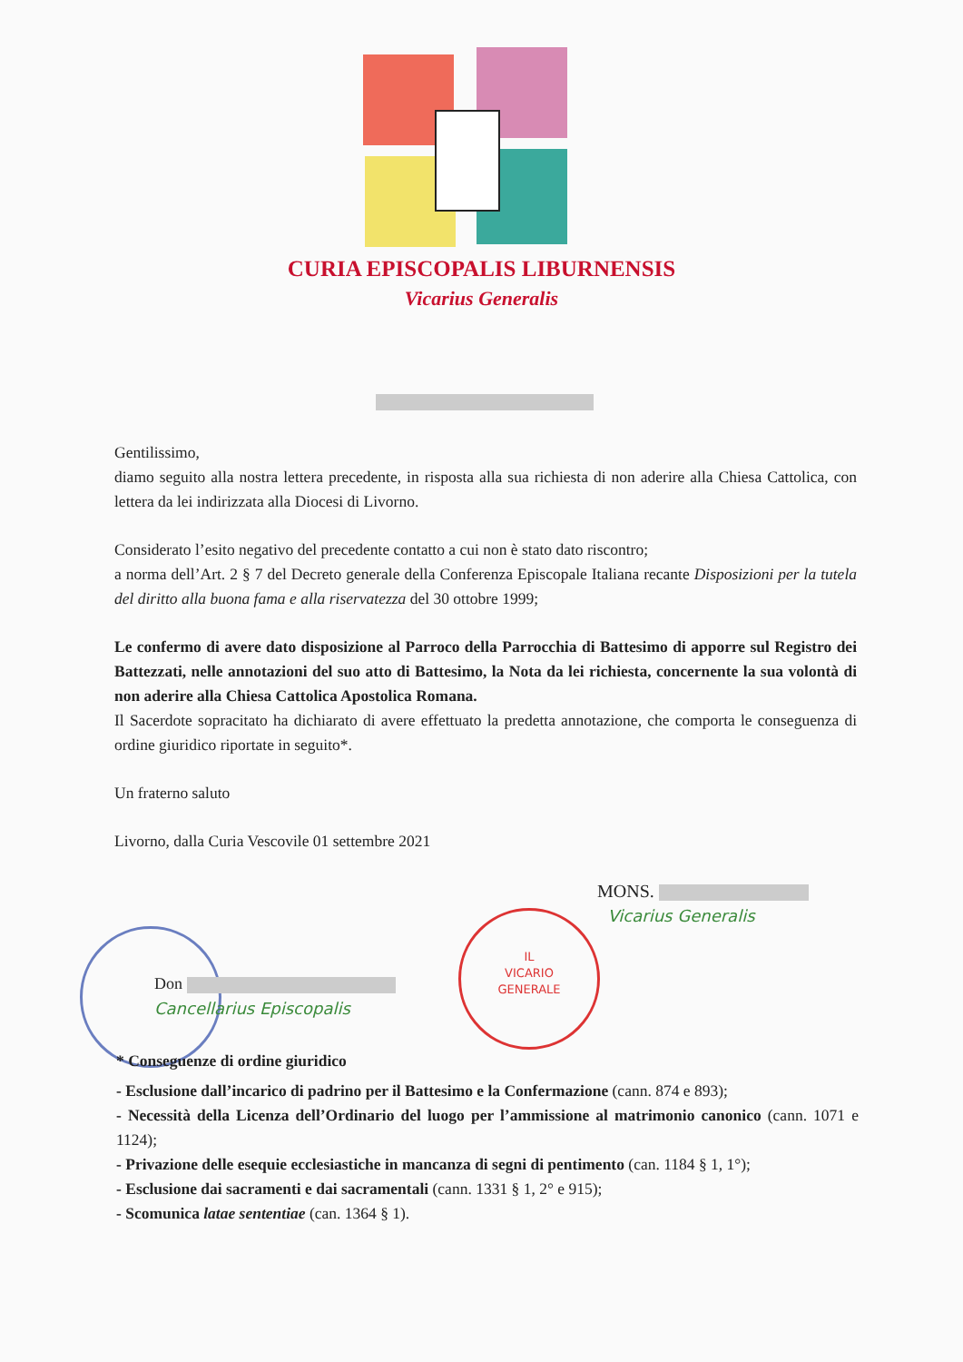CURIA EPISCOPALIS LIBURNENSIS
Vicarius Generalis
Gentilissimo,
diamo seguito alla nostra lettera precedente, in risposta alla sua richiesta di non aderire alla Chiesa Cattolica, con lettera da lei indirizzata alla Diocesi di Livorno.
Considerato l’esito negativo del precedente contatto a cui non è stato dato riscontro;
a norma dell’Art. 2 § 7 del Decreto generale della Conferenza Episcopale Italiana recante Disposizioni per la tutela del diritto alla buona fama e alla riservatezza del 30 ottobre 1999;
Le confermo di avere dato disposizione al Parroco della Parrocchia di Battesimo di apporre sul Registro dei Battezzati, nelle annotazioni del suo atto di Battesimo, la Nota da lei richiesta, concernente la sua volontà di non aderire alla Chiesa Cattolica Apostolica Romana.
Il Sacerdote sopracitato ha dichiarato di avere effettuato la predetta annotazione, che comporta le conseguenza di ordine giuridico riportate in seguito*.
Un fraterno saluto
Livorno, dalla Curia Vescovile 01 settembre 2021
MONS.
Vicarius Generalis
IL
VICARIO
GENERALE
Don
Cancellarius Episcopalis
* Conseguenze di ordine giuridico
- Esclusione dall’incarico di padrino per il Battesimo e la Confermazione (cann. 874 e 893);
- Necessità della Licenza dell’Ordinario del luogo per l’ammissione al matrimonio canonico (cann. 1071 e 1124);
- Privazione delle esequie ecclesiastiche in mancanza di segni di pentimento (can. 1184 § 1, 1°);
- Esclusione dai sacramenti e dai sacramentali (cann. 1331 § 1, 2° e 915);
- Scomunica latae sententiae (can. 1364 § 1).